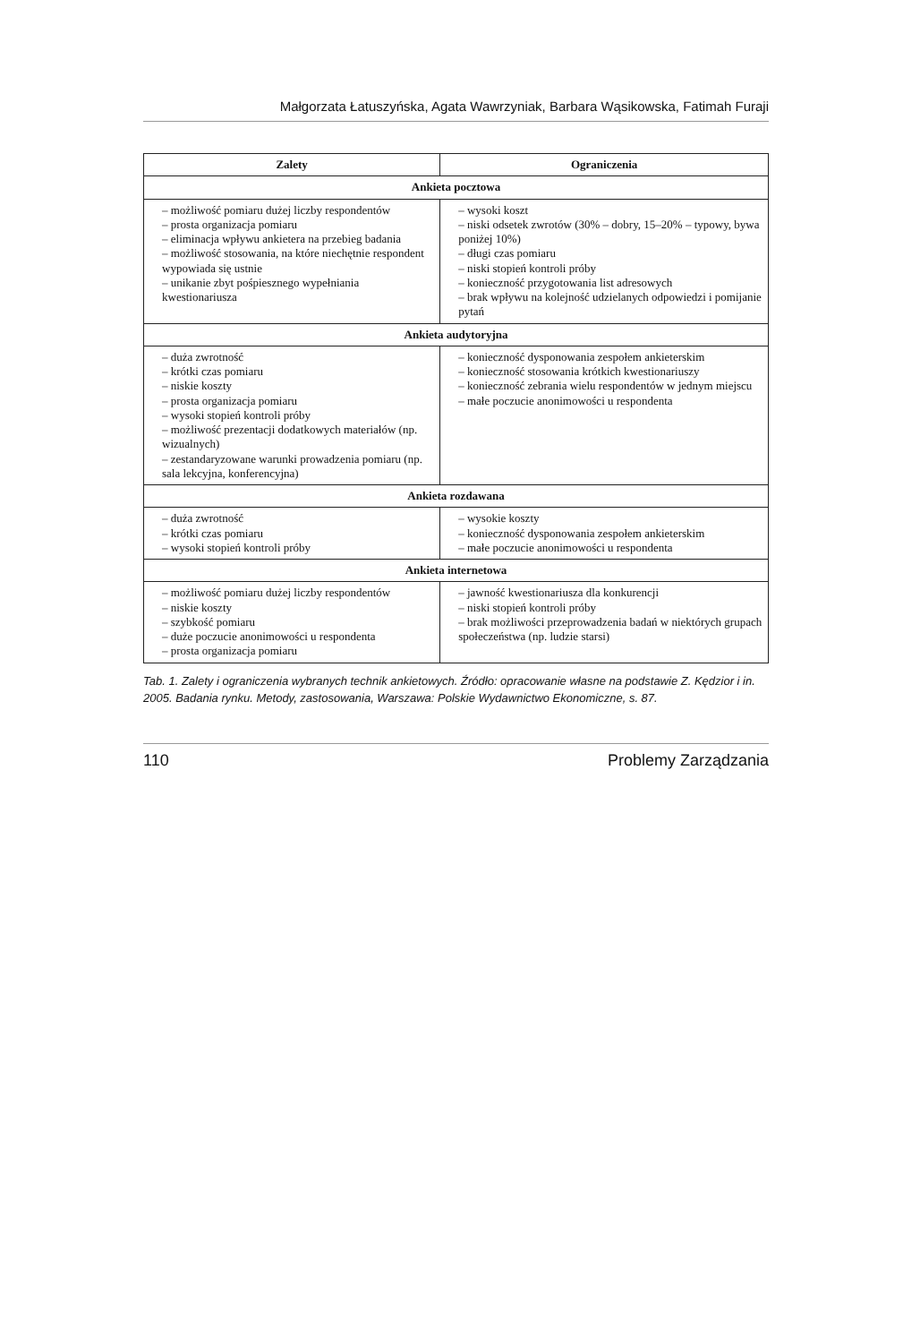Małgorzata Łatuszyńska, Agata Wawrzyniak, Barbara Wąsikowska, Fatimah Furaji
| Zalety | Ograniczenia |
| --- | --- |
| Ankieta pocztowa | |
| – możliwość pomiaru dużej liczby respondentów – prosta organizacja pomiaru – eliminacja wpływu ankietera na przebieg badania – możliwość stosowania, na które niechętnie respondent wypowiada się ustnie – unikanie zbyt pośpiesznego wypełniania kwestionariusza | – wysoki koszt – niski odsetek zwrotów (30% – dobry, 15–20% – typowy, bywa poniżej 10%) – długi czas pomiaru – niski stopień kontroli próby – konieczność przygotowania list adresowych – brak wpływu na kolejność udzielanych odpowiedzi i pomijanie pytań |
| Ankieta audytoryjna | |
| – duża zwrotność – krótki czas pomiaru – niskie koszty – prosta organizacja pomiaru – wysoki stopień kontroli próby – możliwość prezentacji dodatkowych materiałów (np. wizualnych) – zestandaryzowane warunki prowadzenia pomiaru (np. sala lekcyjna, konferencyjna) | – konieczność dysponowania zespołem ankieterskim – konieczność stosowania krótkich kwestionariuszy – konieczność zebrania wielu respondentów w jednym miejscu – małe poczucie anonimowości u respondenta |
| Ankieta rozdawana | |
| – duża zwrotność – krótki czas pomiaru – wysoki stopień kontroli próby | – wysokie koszty – konieczność dysponowania zespołem ankieterskim – małe poczucie anonimowości u respondenta |
| Ankieta internetowa | |
| – możliwość pomiaru dużej liczby respondentów – niskie koszty – szybkość pomiaru – duże poczucie anonimowości u respondenta – prosta organizacja pomiaru | – jawność kwestionariusza dla konkurencji – niski stopień kontroli próby – brak możliwości przeprowadzenia badań w niektórych grupach społeczeństwa (np. ludzie starsi) |
Tab. 1. Zalety i ograniczenia wybranych technik ankietowych. Źródło: opracowanie własne na podstawie Z. Kędzior i in. 2005. Badania rynku. Metody, zastosowania, Warszawa: Polskie Wydawnictwo Ekonomiczne, s. 87.
110 Problemy Zarządzania